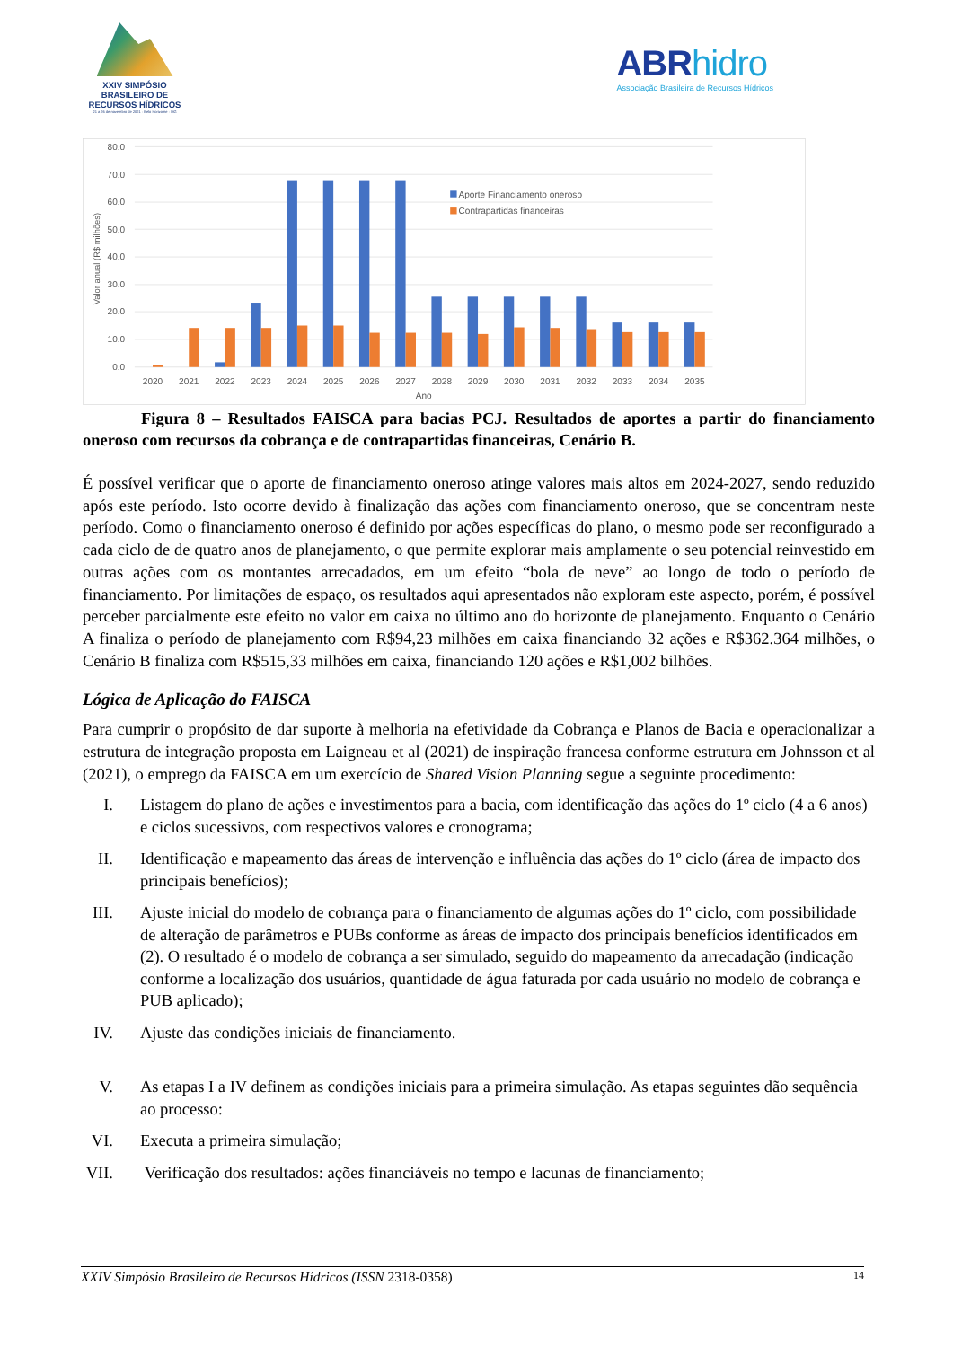XXIV SIMPÓSIO
BRASILEIRO DE
RECURSOS HÍDRICOS
21 a 26 de novembro de 2021 · Belo Horizonte · MG
ABRhidro
Associação Brasileira de Recursos Hídricos
80.0
70.0
60.0
50.0
40.0
30.0
20.0
10.0
0.0
Valor anual (R$ milhões)
2020
2021
2022
2023
2024
2025
2026
2027
2028
2029
2030
2031
2032
2033
2034
2035
Ano
Aporte Financiamento oneroso
Contrapartidas financeiras
Figura 8 – Resultados FAISCA para bacias PCJ. Resultados de aportes a partir do financiamento oneroso com recursos da cobrança e de contrapartidas financeiras, Cenário B.
É possível verificar que o aporte de financiamento oneroso atinge valores mais altos em 2024-2027, sendo reduzido após este período. Isto ocorre devido à finalização das ações com financiamento oneroso, que se concentram neste período. Como o financiamento oneroso é definido por ações específicas do plano, o mesmo pode ser reconfigurado a cada ciclo de de quatro anos de planejamento, o que permite explorar mais amplamente o seu potencial reinvestido em outras ações com os montantes arrecadados, em um efeito “bola de neve” ao longo de todo o período de financiamento. Por limitações de espaço, os resultados aqui apresentados não exploram este aspecto, porém, é possível perceber parcialmente este efeito no valor em caixa no último ano do horizonte de planejamento. Enquanto o Cenário A finaliza o período de planejamento com R$94,23 milhões em caixa financiando 32 ações e R$362.364 milhões, o Cenário B finaliza com R$515,33 milhões em caixa, financiando 120 ações e R$1,002 bilhões.
Lógica de Aplicação do FAISCA
Para cumprir o propósito de dar suporte à melhoria na efetividade da Cobrança e Planos de Bacia e operacionalizar a estrutura de integração proposta em Laigneau et al (2021) de inspiração francesa conforme estrutura em Johnsson et al (2021), o emprego da FAISCA em um exercício de Shared Vision Planning segue a seguinte procedimento:
I. Listagem do plano de ações e investimentos para a bacia, com identificação das ações do 1º ciclo (4 a 6 anos) e ciclos sucessivos, com respectivos valores e cronograma;
II. Identificação e mapeamento das áreas de intervenção e influência das ações do 1º ciclo (área de impacto dos principais benefícios);
III. Ajuste inicial do modelo de cobrança para o financiamento de algumas ações do 1º ciclo, com possibilidade de alteração de parâmetros e PUBs conforme as áreas de impacto dos principais benefícios identificados em (2). O resultado é o modelo de cobrança a ser simulado, seguido do mapeamento da arrecadação (indicação conforme a localização dos usuários, quantidade de água faturada por cada usuário no modelo de cobrança e PUB aplicado);
IV. Ajuste das condições iniciais de financiamento.
V. As etapas I a IV definem as condições iniciais para a primeira simulação. As etapas seguintes dão sequência ao processo:
VI. Executa a primeira simulação;
VII. Verificação dos resultados: ações financiáveis no tempo e lacunas de financiamento;
XXIV Simpósio Brasileiro de Recursos Hídricos (ISSN 2318-0358) 14